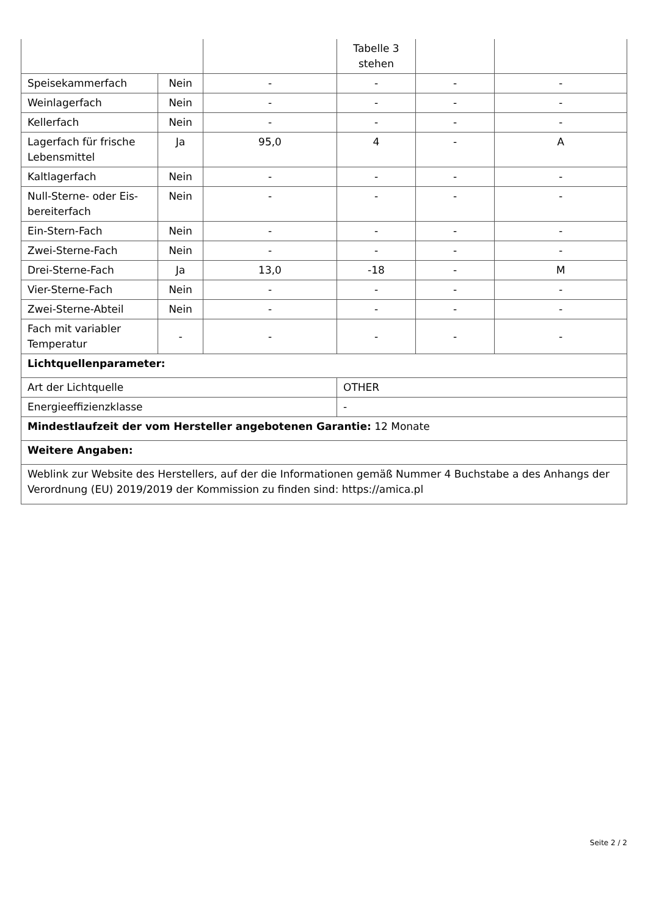| | | | Tabelle 3 stehen | | |
| Speisekammerfach | Nein | - | - | - | - |
| Weinlagerfach | Nein | - | - | - | - |
| Kellerfach | Nein | - | - | - | - |
| Lagerfach für frische Lebensmittel | Ja | 95,0 | 4 | - | A |
| Kaltlagerfach | Nein | - | - | - | - |
| Null-Sterne- oder Eis-bereiterfach | Nein | - | - | - | - |
| Ein-Stern-Fach | Nein | - | - | - | - |
| Zwei-Sterne-Fach | Nein | - | - | - | - |
| Drei-Sterne-Fach | Ja | 13,0 | -18 | - | M |
| Vier-Sterne-Fach | Nein | - | - | - | - |
| Zwei-Sterne-Abteil | Nein | - | - | - | - |
| Fach mit variabler Temperatur | - | - | - | - | - |
| Lichtquellenparameter: | | | | | |
| Art der Lichtquelle | | | OTHER | | |
| Energieeffizienzklasse | | | - | | |
| Mindestlaufzeit der vom Hersteller angebotenen Garantie: 12 Monate | | | | | |
| Weitere Angaben: | | | | | |
| Weblink zur Website des Herstellers, auf der die Informationen gemäß Nummer 4 Buchstabe a des Anhangs der Verordnung (EU) 2019/2019 der Kommission zu finden sind: https://amica.pl | | | | | |
Seite 2 / 2